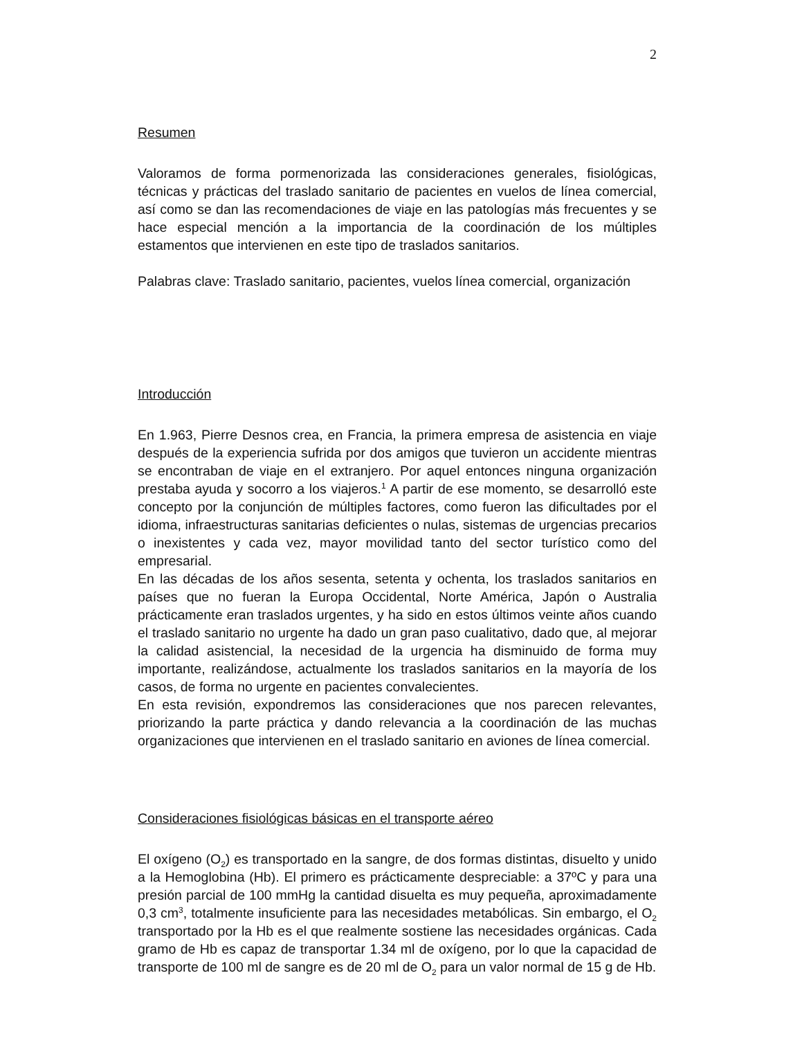2
Resumen
Valoramos de forma pormenorizada las consideraciones generales, fisiológicas, técnicas y prácticas del traslado sanitario de pacientes en vuelos de línea comercial, así como se dan las recomendaciones de viaje en las patologías más frecuentes y se hace especial mención a la importancia de la coordinación de los múltiples estamentos que intervienen en este tipo de traslados sanitarios.
Palabras clave: Traslado sanitario, pacientes, vuelos línea comercial, organización
Introducción
En 1.963, Pierre Desnos crea, en Francia, la primera empresa de asistencia en viaje después de la experiencia sufrida por dos amigos que tuvieron un accidente mientras se encontraban de viaje en el extranjero. Por aquel entonces ninguna organización prestaba ayuda y socorro a los viajeros.<sup>1</sup> A partir de ese momento, se desarrolló este concepto por la conjunción de múltiples factores, como fueron las dificultades por el idioma, infraestructuras sanitarias deficientes o nulas, sistemas de urgencias precarios o inexistentes y cada vez, mayor movilidad tanto del sector turístico como del empresarial.
En las décadas de los años sesenta, setenta y ochenta, los traslados sanitarios en países que no fueran la Europa Occidental, Norte América, Japón o Australia prácticamente eran traslados urgentes, y ha sido en estos últimos veinte años cuando el traslado sanitario no urgente ha dado un gran paso cualitativo, dado que, al mejorar la calidad asistencial, la necesidad de la urgencia ha disminuido de forma muy importante, realizándose, actualmente los traslados sanitarios en la mayoría de los casos, de forma no urgente en pacientes convalecientes.
En esta revisión, expondremos las consideraciones que nos parecen relevantes, priorizando la parte práctica y dando relevancia a la coordinación de las muchas organizaciones que intervienen en el traslado sanitario en aviones de línea comercial.
Consideraciones fisiológicas básicas en el transporte aéreo
El oxígeno (O<sub>2</sub>) es transportado en la sangre, de dos formas distintas, disuelto y unido a la Hemoglobina (Hb). El primero es prácticamente despreciable: a 37ºC y para una presión parcial de 100 mmHg la cantidad disuelta es muy pequeña, aproximadamente 0,3 cm<sup>3</sup>, totalmente insuficiente para las necesidades metabólicas. Sin embargo, el O<sub>2</sub> transportado por la Hb es el que realmente sostiene las necesidades orgánicas. Cada gramo de Hb es capaz de transportar 1.34 ml de oxígeno, por lo que la capacidad de transporte de 100 ml de sangre es de 20 ml de O<sub>2</sub> para un valor normal de 15 g de Hb.